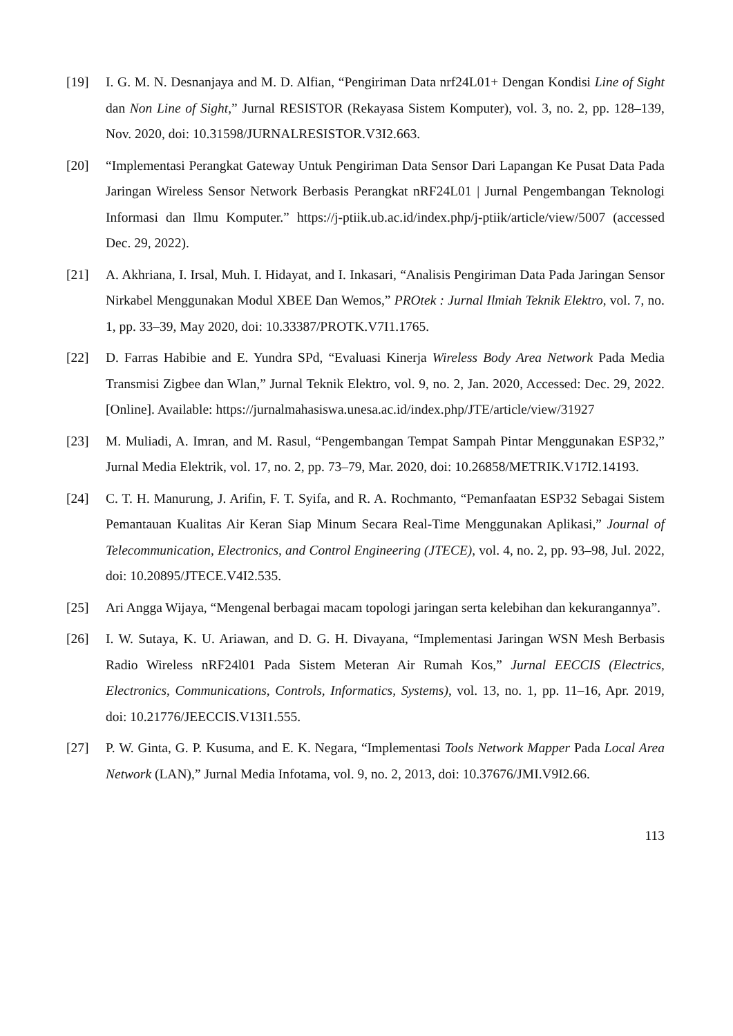[19] I. G. M. N. Desnanjaya and M. D. Alfian, “Pengiriman Data nrf24L01+ Dengan Kondisi Line of Sight dan Non Line of Sight,” Jurnal RESISTOR (Rekayasa Sistem Komputer), vol. 3, no. 2, pp. 128–139, Nov. 2020, doi: 10.31598/JURNALRESISTOR.V3I2.663.
[20] “Implementasi Perangkat Gateway Untuk Pengiriman Data Sensor Dari Lapangan Ke Pusat Data Pada Jaringan Wireless Sensor Network Berbasis Perangkat nRF24L01 | Jurnal Pengembangan Teknologi Informasi dan Ilmu Komputer.” https://j-ptiik.ub.ac.id/index.php/j-ptiik/article/view/5007 (accessed Dec. 29, 2022).
[21] A. Akhriana, I. Irsal, Muh. I. Hidayat, and I. Inkasari, “Analisis Pengiriman Data Pada Jaringan Sensor Nirkabel Menggunakan Modul XBEE Dan Wemos,” PROtek : Jurnal Ilmiah Teknik Elektro, vol. 7, no. 1, pp. 33–39, May 2020, doi: 10.33387/PROTK.V7I1.1765.
[22] D. Farras Habibie and E. Yundra SPd, “Evaluasi Kinerja Wireless Body Area Network Pada Media Transmisi Zigbee dan Wlan,” Jurnal Teknik Elektro, vol. 9, no. 2, Jan. 2020, Accessed: Dec. 29, 2022. [Online]. Available: https://jurnalmahasiswa.unesa.ac.id/index.php/JTE/article/view/31927
[23] M. Muliadi, A. Imran, and M. Rasul, “Pengembangan Tempat Sampah Pintar Menggunakan ESP32,” Jurnal Media Elektrik, vol. 17, no. 2, pp. 73–79, Mar. 2020, doi: 10.26858/METRIK.V17I2.14193.
[24] C. T. H. Manurung, J. Arifin, F. T. Syifa, and R. A. Rochmanto, “Pemanfaatan ESP32 Sebagai Sistem Pemantauan Kualitas Air Keran Siap Minum Secara Real-Time Menggunakan Aplikasi,” Journal of Telecommunication, Electronics, and Control Engineering (JTECE), vol. 4, no. 2, pp. 93–98, Jul. 2022, doi: 10.20895/JTECE.V4I2.535.
[25] Ari Angga Wijaya, “Mengenal berbagai macam topologi jaringan serta kelebihan dan kekurangannya”.
[26] I. W. Sutaya, K. U. Ariawan, and D. G. H. Divayana, “Implementasi Jaringan WSN Mesh Berbasis Radio Wireless nRF24l01 Pada Sistem Meteran Air Rumah Kos,” Jurnal EECCIS (Electrics, Electronics, Communications, Controls, Informatics, Systems), vol. 13, no. 1, pp. 11–16, Apr. 2019, doi: 10.21776/JEECCIS.V13I1.555.
[27] P. W. Ginta, G. P. Kusuma, and E. K. Negara, “Implementasi Tools Network Mapper Pada Local Area Network (LAN),” Jurnal Media Infotama, vol. 9, no. 2, 2013, doi: 10.37676/JMI.V9I2.66.
113